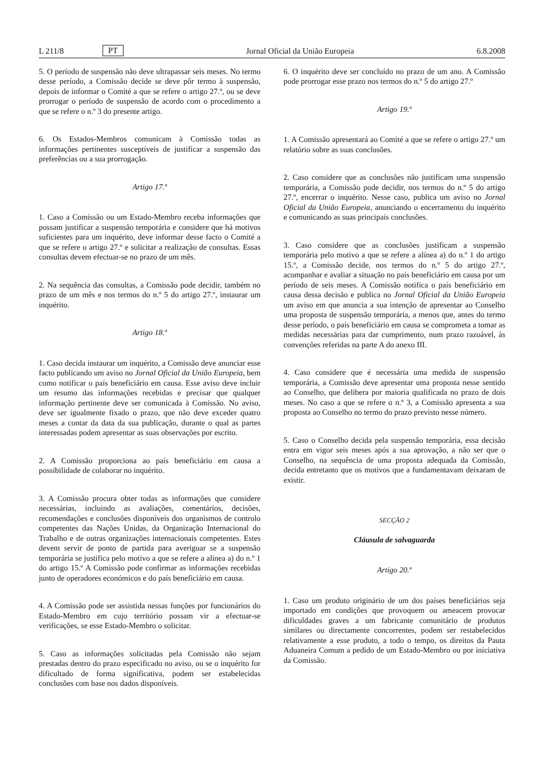L 211/8 PT Jornal Oficial da União Europeia 6.8.2008
5. O período de suspensão não deve ultrapassar seis meses. No termo desse período, a Comissão decide se deve pôr termo à suspensão, depois de informar o Comité a que se refere o artigo 27.º, ou se deve prorrogar o período de suspensão de acordo com o procedimento a que se refere o n.º 3 do presente artigo.
6. Os Estados-Membros comunicam à Comissão todas as informações pertinentes susceptíveis de justificar a suspensão das preferências ou a sua prorrogação.
Artigo 17.º
1. Caso a Comissão ou um Estado-Membro receba informações que possam justificar a suspensão temporária e considere que há motivos suficientes para um inquérito, deve informar desse facto o Comité a que se refere o artigo 27.º e solicitar a realização de consultas. Essas consultas devem efectuar-se no prazo de um mês.
2. Na sequência das consultas, a Comissão pode decidir, também no prazo de um mês e nos termos do n.º 5 do artigo 27.º, instaurar um inquérito.
Artigo 18.º
1. Caso decida instaurar um inquérito, a Comissão deve anunciar esse facto publicando um aviso no Jornal Oficial da União Europeia, bem como notificar o país beneficiário em causa. Esse aviso deve incluir um resumo das informações recebidas e precisar que qualquer informação pertinente deve ser comunicada à Comissão. No aviso, deve ser igualmente fixado o prazo, que não deve exceder quatro meses a contar da data da sua publicação, durante o qual as partes interessadas podem apresentar as suas observações por escrito.
2. A Comissão proporciona ao país beneficiário em causa a possibilidade de colaborar no inquérito.
3. A Comissão procura obter todas as informações que considere necessárias, incluindo as avaliações, comentários, decisões, recomendações e conclusões disponíveis dos organismos de controlo competentes das Nações Unidas, da Organização Internacional do Trabalho e de outras organizações internacionais competentes. Estes devem servir de ponto de partida para averiguar se a suspensão temporária se justifica pelo motivo a que se refere a alínea a) do n.º 1 do artigo 15.º A Comissão pode confirmar as informações recebidas junto de operadores económicos e do país beneficiário em causa.
4. A Comissão pode ser assistida nessas funções por funcionários do Estado-Membro em cujo território possam vir a efectuar-se verificações, se esse Estado-Membro o solicitar.
5. Caso as informações solicitadas pela Comissão não sejam prestadas dentro do prazo especificado no aviso, ou se o inquérito for dificultado de forma significativa, podem ser estabelecidas conclusões com base nos dados disponíveis.
6. O inquérito deve ser concluído no prazo de um ano. A Comissão pode prorrogar esse prazo nos termos do n.º 5 do artigo 27.º
Artigo 19.º
1. A Comissão apresentará ao Comité a que se refere o artigo 27.º um relatório sobre as suas conclusões.
2. Caso considere que as conclusões não justificam uma suspensão temporária, a Comissão pode decidir, nos termos do n.º 5 do artigo 27.º, encerrar o inquérito. Nesse caso, publica um aviso no Jornal Oficial da União Europeia, anunciando o encerramento do inquérito e comunicando as suas principais conclusões.
3. Caso considere que as conclusões justificam a suspensão temporária pelo motivo a que se refere a alínea a) do n.º 1 do artigo 15.º, a Comissão decide, nos termos do n.º 5 do artigo 27.º, acompanhar e avaliar a situação no país beneficiário em causa por um período de seis meses. A Comissão notifica o país beneficiário em causa dessa decisão e publica no Jornal Oficial da União Europeia um aviso em que anuncia a sua intenção de apresentar ao Conselho uma proposta de suspensão temporária, a menos que, antes do termo desse período, o país beneficiário em causa se comprometa a tomar as medidas necessárias para dar cumprimento, num prazo razoável, às convenções referidas na parte A do anexo III.
4. Caso considere que é necessária uma medida de suspensão temporária, a Comissão deve apresentar uma proposta nesse sentido ao Conselho, que delibera por maioria qualificada no prazo de dois meses. No caso a que se refere o n.º 3, a Comissão apresenta a sua proposta ao Conselho no termo do prazo previsto nesse número.
5. Caso o Conselho decida pela suspensão temporária, essa decisão entra em vigor seis meses após a sua aprovação, a não ser que o Conselho, na sequência de uma proposta adequada da Comissão, decida entretanto que os motivos que a fundamentavam deixaram de existir.
SECÇÃO 2
Cláusula de salvaguarda
Artigo 20.º
1. Caso um produto originário de um dos países beneficiários seja importado em condições que provoquem ou ameacem provocar dificuldades graves a um fabricante comunitário de produtos similares ou directamente concorrentes, podem ser restabelecidos relativamente a esse produto, a todo o tempo, os direitos da Pauta Aduaneira Comum a pedido de um Estado-Membro ou por iniciativa da Comissão.